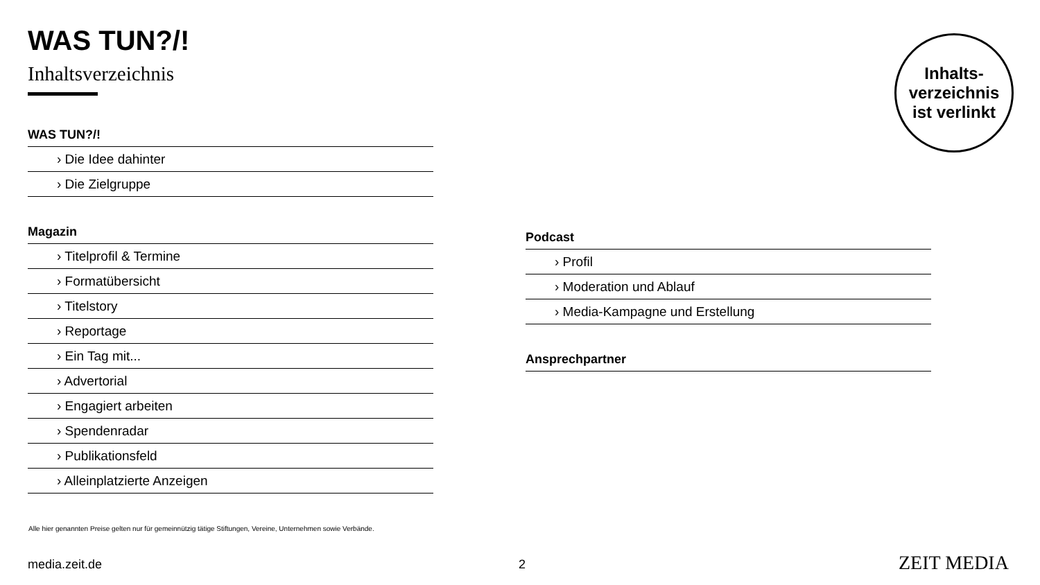WAS TUN?/!
Inhaltsverzeichnis
Inhalts-
verzeichnis
ist verlinkt
WAS TUN?/!
› Die Idee dahinter
› Die Zielgruppe
Magazin
› Titelprofil & Termine
› Formatübersicht
› Titelstory
› Reportage
› Ein Tag mit...
› Advertorial
› Engagiert arbeiten
› Spendenradar
› Publikationsfeld
› Alleinplatzierte Anzeigen
Podcast
› Profil
› Moderation und Ablauf
› Media-Kampagne und Erstellung
Ansprechpartner
Alle hier genannten Preise gelten nur für gemeinnützig tätige Stiftungen, Vereine, Unternehmen sowie Verbände.
media.zeit.de 2 ZEIT MEDIA